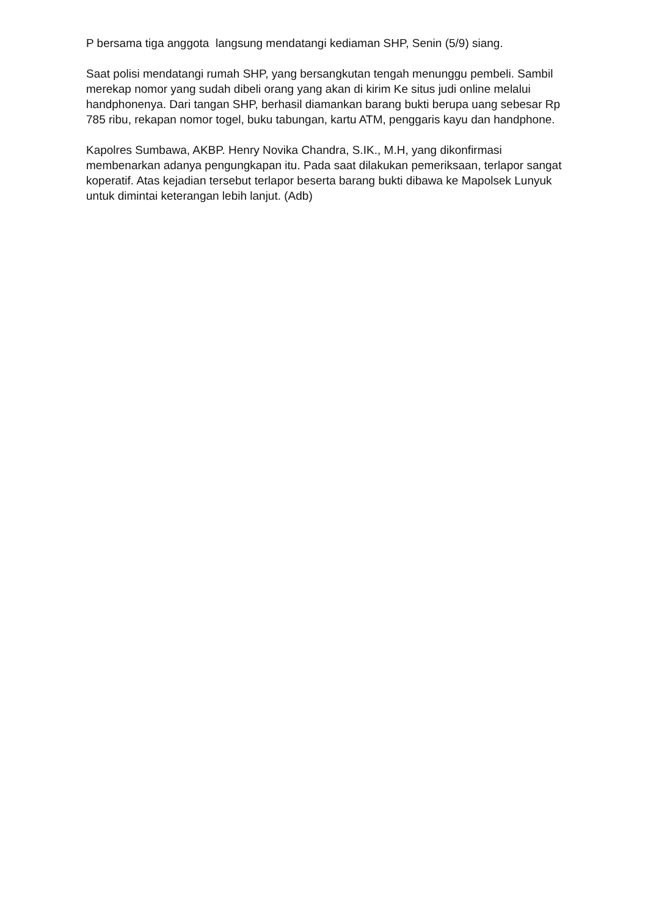P bersama tiga anggota langsung mendatangi kediaman SHP, Senin (5/9) siang.
Saat polisi mendatangi rumah SHP, yang bersangkutan tengah menunggu pembeli. Sambil merekap nomor yang sudah dibeli orang yang akan di kirim Ke situs judi online melalui handphonenya. Dari tangan SHP, berhasil diamankan barang bukti berupa uang sebesar Rp 785 ribu, rekapan nomor togel, buku tabungan, kartu ATM, penggaris kayu dan handphone.
Kapolres Sumbawa, AKBP. Henry Novika Chandra, S.IK., M.H, yang dikonfirmasi membenarkan adanya pengungkapan itu. Pada saat dilakukan pemeriksaan, terlapor sangat koperatif. Atas kejadian tersebut terlapor beserta barang bukti dibawa ke Mapolsek Lunyuk untuk dimintai keterangan lebih lanjut. (Adb)